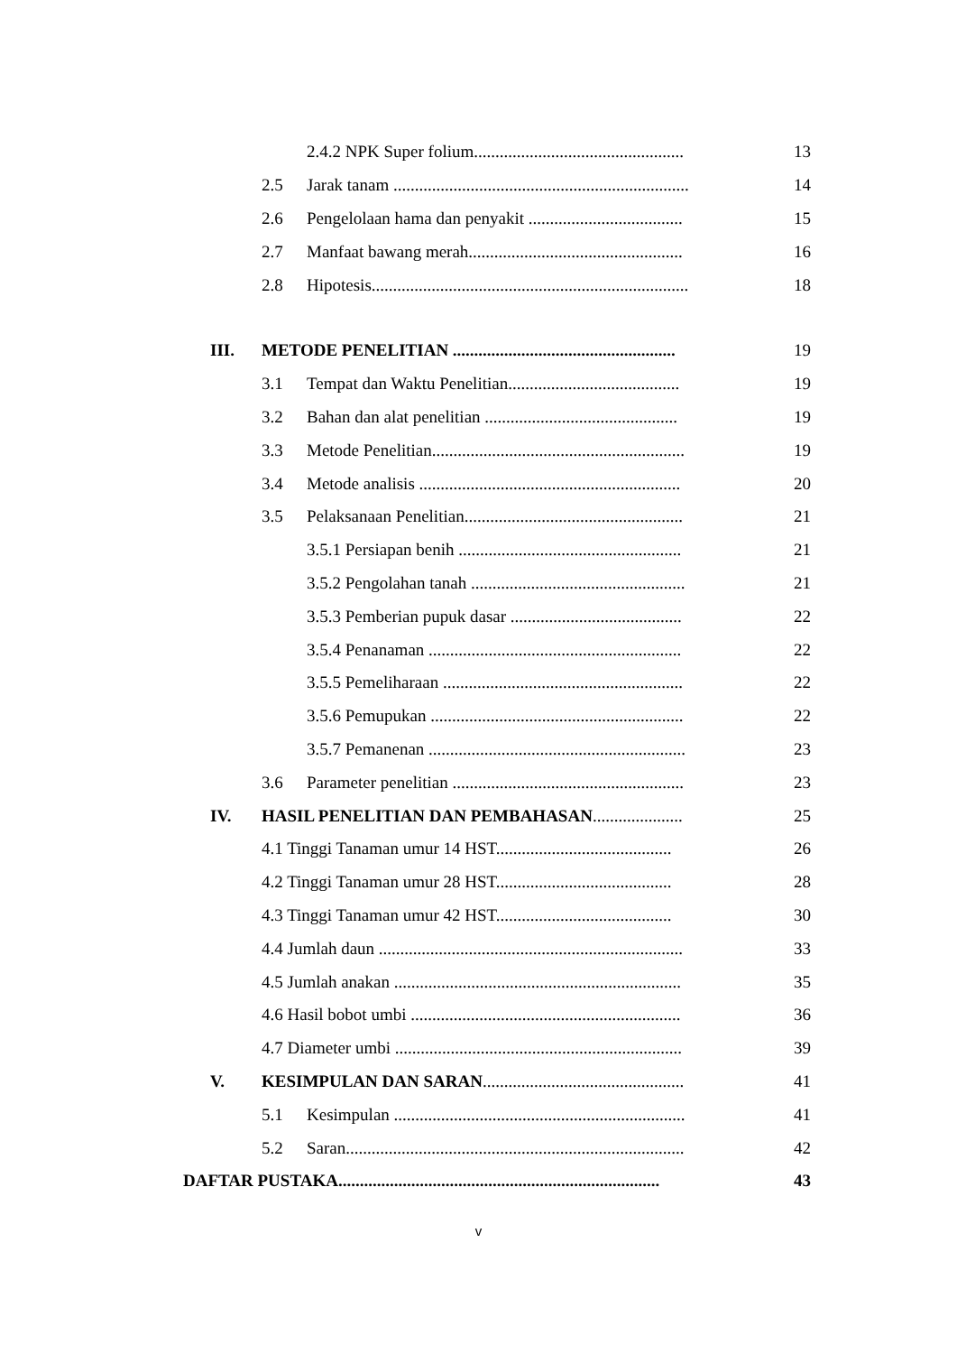2.4.2 NPK Super folium................................................. 13
2.5 Jarak tanam ..................................................................... 14
2.6 Pengelolaan hama dan penyakit .................................... 15
2.7 Manfaat bawang merah.................................................. 16
2.8 Hipotesis.......................................................................... 18
III. METODE PENELITIAN .................................................... 19
3.1 Tempat dan Waktu Penelitian........................................ 19
3.2 Bahan dan alat penelitian ............................................. 19
3.3 Metode Penelitian........................................................... 19
3.4 Metode analisis ............................................................. 20
3.5 Pelaksanaan Penelitian................................................... 21
3.5.1 Persiapan benih .................................................... 21
3.5.2 Pengolahan tanah .................................................. 21
3.5.3 Pemberian pupuk dasar ........................................ 22
3.5.4 Penanaman ........................................................... 22
3.5.5 Pemeliharaan ........................................................ 22
3.5.6 Pemupukan ........................................................... 22
3.5.7 Pemanenan ............................................................ 23
3.6 Parameter penelitian ...................................................... 23
IV. HASIL PENELITIAN DAN PEMBAHASAN..................... 25
4.1 Tinggi Tanaman umur 14 HST......................................... 26
4.2 Tinggi Tanaman umur 28 HST......................................... 28
4.3 Tinggi Tanaman umur 42 HST......................................... 30
4.4 Jumlah daun ....................................................................... 33
4.5 Jumlah anakan ................................................................... 35
4.6 Hasil bobot umbi ............................................................... 36
4.7 Diameter umbi ................................................................... 39
V. KESIMPULAN DAN SARAN............................................... 41
5.1 Kesimpulan .................................................................... 41
5.2 Saran............................................................................... 42
DAFTAR PUSTAKA........................................................................... 43
v